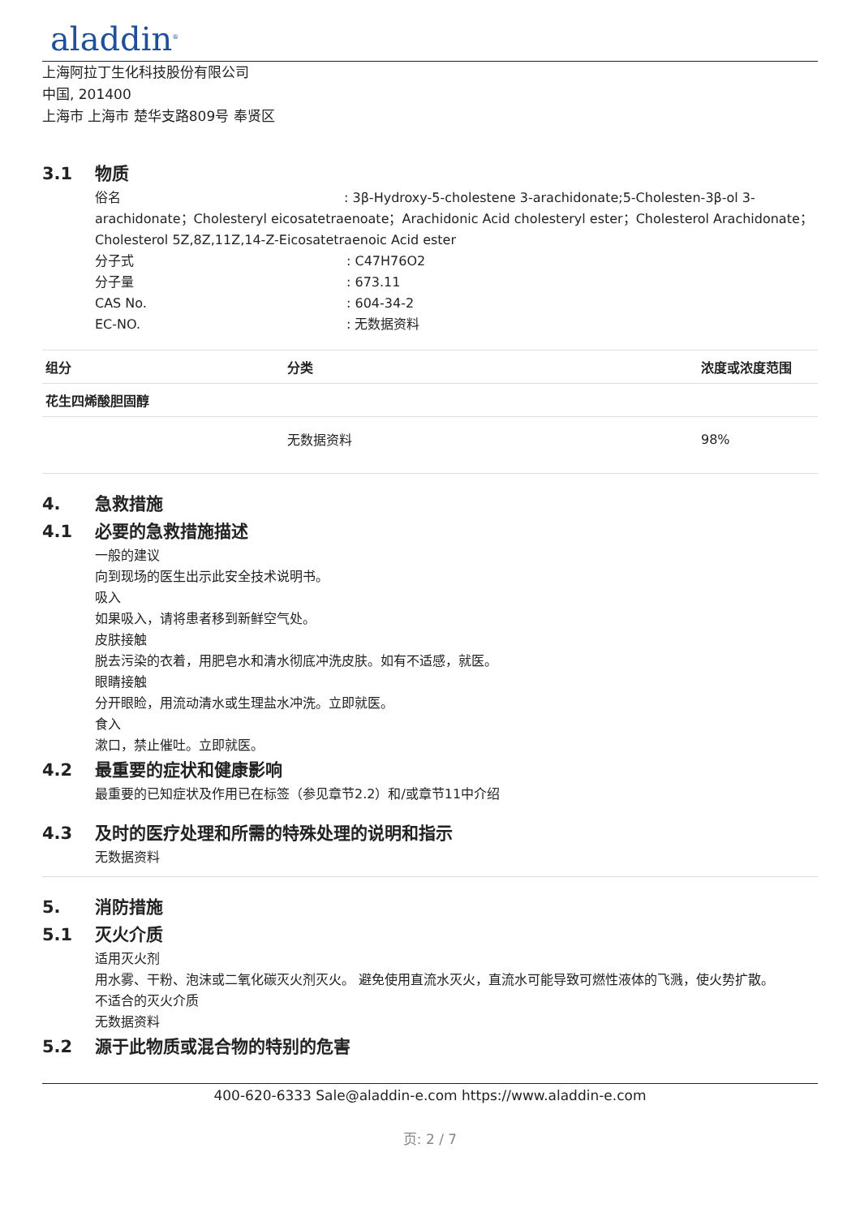aladdin<sup>®</sup>
上海阿拉丁生化科技股份有限公司
中国, 201400
上海市 上海市 楚华支路809号 奉贤区
3.1 物质
俗名: 3β-Hydroxy-5-cholestene 3-arachidonate;5-Cholesten-3β-ol 3-
arachidonate；Cholesteryl eicosatetraenoate；Arachidonic Acid cholesteryl ester；Cholesterol Arachidonate；Cholesterol 5Z,8Z,11Z,14-Z-Eicosatetraenoic Acid ester
分子式: C47H76O2
分子量: 673.11
CAS No.: 604-34-2
EC-NO.: 无数据资料
| 组分 | 分类 | 浓度或浓度范围 |
| --- | --- | --- |
| 花生四烯酸胆固醇 | | |
| | 无数据资料 | 98% |
4. 急救措施
4.1 必要的急救措施描述
一般的建议
向到现场的医生出示此安全技术说明书。
吸入
如果吸入，请将患者移到新鲜空气处。
皮肤接触
脱去污染的衣着，用肥皂水和清水彻底冲洗皮肤。如有不适感，就医。
眼睛接触
分开眼睑，用流动清水或生理盐水冲洗。立即就医。
食入
漱口，禁止催吐。立即就医。
4.2 最重要的症状和健康影响
最重要的已知症状及作用已在标签（参见章节2.2）和/或章节11中介绍
4.3 及时的医疗处理和所需的特殊处理的说明和指示
无数据资料
5. 消防措施
5.1 灭火介质
适用灭火剂
用水雾、干粉、泡沫或二氧化碳灭火剂灭火。 避免使用直流水灭火，直流水可能导致可燃性液体的飞溅，使火势扩散。
不适合的灭火介质
无数据资料
5.2 源于此物质或混合物的特别的危害
400-620-6333 Sale@aladdin-e.com https://www.aladdin-e.com
页: 2 / 7